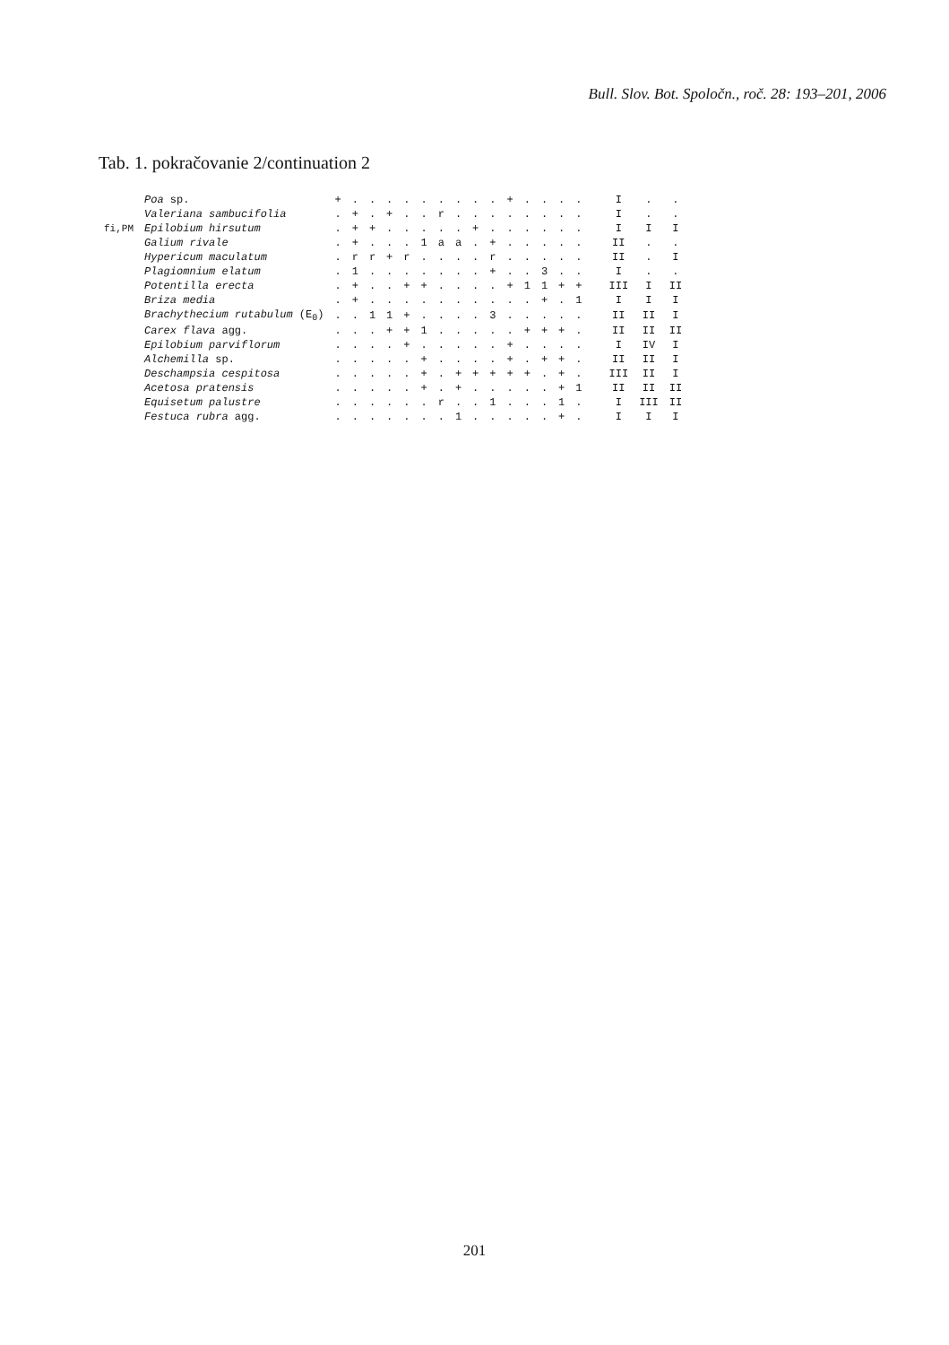Bull. Slov. Bot. Spoločn., roč. 28: 193–201, 2006
Tab. 1. pokračovanie 2/continuation 2
| | Poa sp. | + | . | . | . | . | . | . | . | . | . | + | . | . | . | . | I | . | . |
| | Valeriana sambucifolia | . | + | . | + | . | . | r | . | . | . | . | . | . | . | . | I | . | . |
| fi,PM | Epilobium hirsutum | . | + | + | . | . | . | . | . | + | . | . | . | . | . | . | I | I | I |
| | Galium rivale | . | + | . | . | . | 1 | a | a | . | + | . | . | . | . | . | II | . | . |
| | Hypericum maculatum | . | r | r | + | r | . | . | . | . | r | . | . | . | . | . | II | . | I |
| | Plagiomnium elatum | . | 1 | . | . | . | . | . | . | . | + | . | . | 3 | . | . | I | . | . |
| | Potentilla erecta | . | + | . | . | + | + | . | . | . | . | + | 1 | 1 | + | + | III | I | II |
| | Briza media | . | + | . | . | . | . | . | . | . | . | . | . | + | . | 1 | I | I | I |
| | Brachythecium rutabulum (E<sub>0</sub>) | . | . | 1 | 1 | + | . | . | . | . | 3 | . | . | . | . | . | II | II | I |
| | Carex flava agg. | . | . | . | + | + | 1 | . | . | . | . | . | + | + | + | . | II | II | II |
| | Epilobium parviflorum | . | . | . | . | + | . | . | . | . | . | + | . | . | . | . | I | IV | I |
| | Alchemilla sp. | . | . | . | . | . | + | . | . | . | . | + | . | + | + | . | II | II | I |
| | Deschampsia cespitosa | . | . | . | . | . | + | . | + | + | + | + | + | . | + | . | III | II | I |
| | Acetosa pratensis | . | . | . | . | . | + | . | + | . | . | . | . | . | + | 1 | II | II | II |
| | Equisetum palustre | . | . | . | . | . | . | r | . | . | 1 | . | . | . | 1 | . | I | III | II |
| | Festuca rubra agg. | . | . | . | . | . | . | . | 1 | . | . | . | . | . | + | . | I | I | I |
201